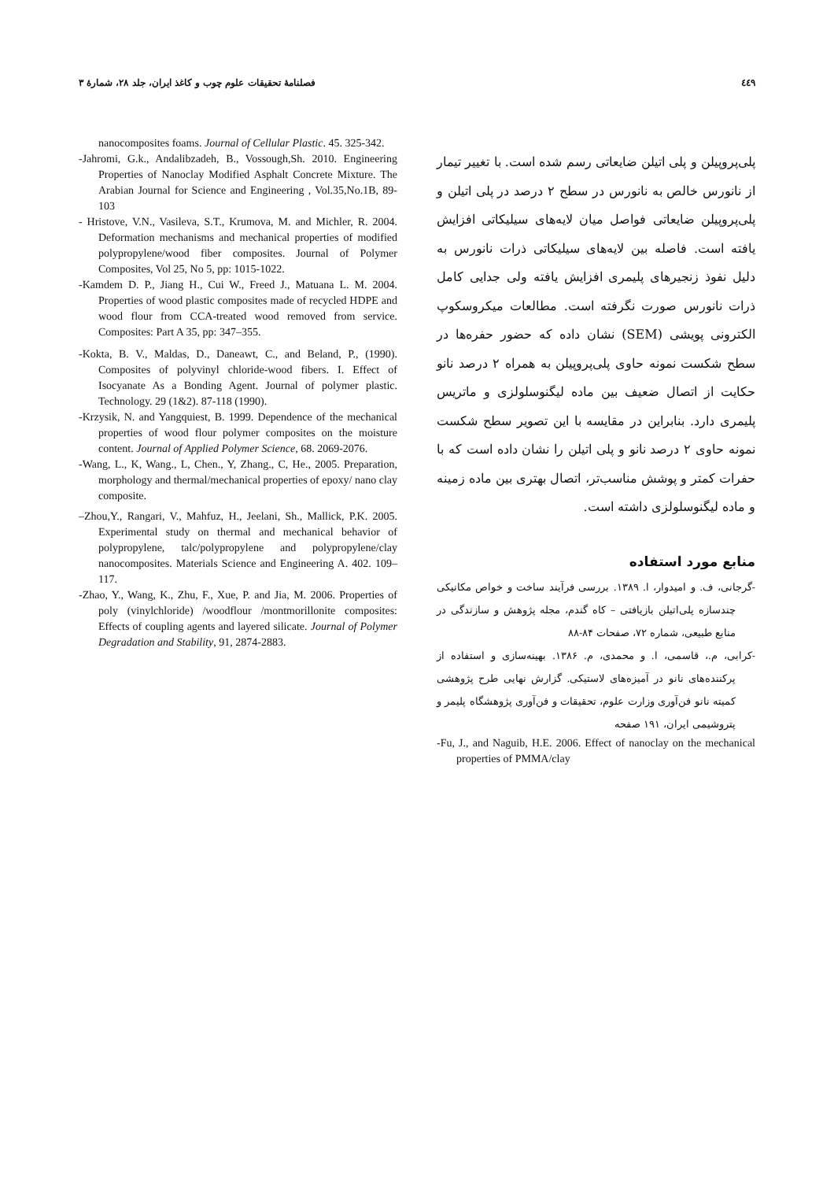فصلنامهٔ تحقیقات علوم چوب و کاغذ ایران، جلد ۲۸، شمارهٔ ۳ ٤٤٩
پلی‌پروپیلن و پلی اتیلن ضایعاتی رسم شده است. با تغییر تیمار از نانورس خالص به نانورس در سطح ۲ درصد در پلی اتیلن و پلی‌پروپیلن ضایعاتی فواصل میان لایه‌های سیلیکاتی افزایش یافته است. فاصله بین لایه‌های سیلیکاتی ذرات نانورس به دلیل نفوذ زنجیرهای پلیمری افزایش یافته ولی جدایی کامل ذرات نانورس صورت نگرفته است. مطالعات میکروسکوپ الکترونی پویشی (SEM) نشان داده که حضور حفره‌ها در سطح شکست نمونه حاوی پلی‌پروپیلن به همراه ۲ درصد نانو حکایت از اتصال ضعیف بین ماده لیگنوسلولزی و ماتریس پلیمری دارد. بنابراین در مقایسه با این تصویر سطح شکست نمونه حاوی ۲ درصد نانو و پلی اتیلن را نشان داده است که با حفرات کمتر و پوشش مناسب‌تر، اتصال بهتری بین ماده زمینه و ماده لیگنوسلولزی داشته است.
منابع مورد استفاده
-گرجانی، ف. و امیدوار، ا. ۱۳۸۹. بررسی فرآیند ساخت و خواص مکانیکی چندسازه پلی‌اتیلن بازیافتی – کاه گندم، مجله پژوهش و سازندگی در منابع طبیعی، شماره ۷۲، صفحات ۸۴-۸۸
-کرابی، م.، قاسمی، ا. و محمدی، م. ۱۳۸۶. بهینه‌سازی و استفاده از پرکننده‌های نانو در آمیزه‌های لاستیکی. گزارش نهایی طرح پژوهشی کمیته نانو فن‌آوری وزارت علوم، تحقیقات و فن‌آوری پژوهشگاه پلیمر و پتروشیمی ایران، ۱۹۱ صفحه
-Fu, J., and Naguib, H.E. 2006. Effect of nanoclay on the mechanical properties of PMMA/clay
nanocomposites foams. Journal of Cellular Plastic. 45. 325-342.
-Jahromi, G.k., Andalibzadeh, B., Vossough,Sh. 2010. Engineering Properties of Nanoclay Modified Asphalt Concrete Mixture. The Arabian Journal for Science and Engineering , Vol.35,No.1B, 89-103
- Hristove, V.N., Vasileva, S.T., Krumova, M. and Michler, R. 2004. Deformation mechanisms and mechanical properties of modified polypropylene/wood fiber composites. Journal of Polymer Composites, Vol 25, No 5, pp: 1015-1022.
-Kamdem D. P., Jiang H., Cui W., Freed J., Matuana L. M. 2004. Properties of wood plastic composites made of recycled HDPE and wood flour from CCA-treated wood removed from service. Composites: Part A 35, pp: 347–355.
-Kokta, B. V., Maldas, D., Daneawt, C., and Beland, P., (1990). Composites of polyvinyl chloride-wood fibers. I. Effect of Isocyanate As a Bonding Agent. Journal of polymer plastic. Technology. 29 (1&2). 87-118 (1990).
-Krzysik, N. and Yangquiest, B. 1999. Dependence of the mechanical properties of wood flour polymer composites on the moisture content. Journal of Applied Polymer Science, 68. 2069-2076.
-Wang, L., K, Wang., L, Chen., Y, Zhang., C, He., 2005. Preparation, morphology and thermal/mechanical properties of epoxy/ nano clay composite.
–Zhou,Y., Rangari, V., Mahfuz, H., Jeelani, Sh., Mallick, P.K. 2005. Experimental study on thermal and mechanical behavior of polypropylene, talc/polypropylene and polypropylene/clay nanocomposites. Materials Science and Engineering A. 402. 109–117.
-Zhao, Y., Wang, K., Zhu, F., Xue, P. and Jia, M. 2006. Properties of poly (vinylchloride) /woodflour /montmorillonite composites: Effects of coupling agents and layered silicate. Journal of Polymer Degradation and Stability, 91, 2874-2883.